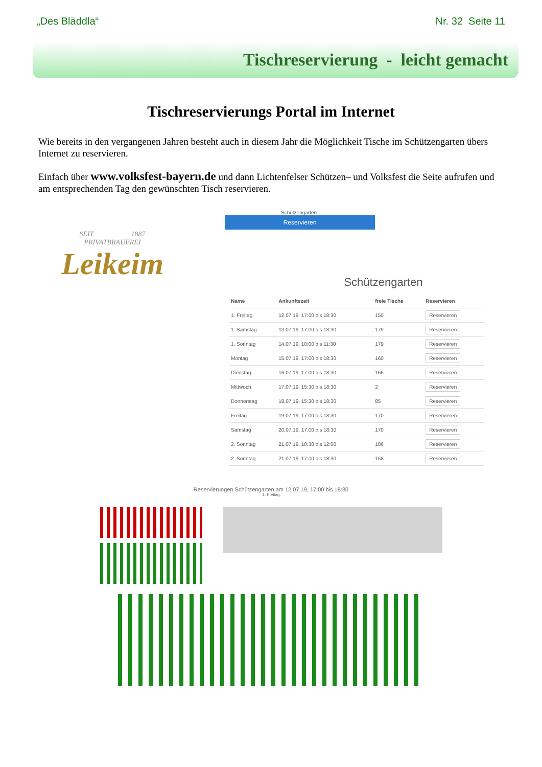„Des Bläddla“Nr. 32 Seite 11
Tischreservierung - leicht gemacht
Tischreservierungs Portal im Internet
Wie bereits in den vergangenen Jahren besteht auch in diesem Jahr die Möglichkeit Tische im Schützengarten übers Internet zu reservieren.
Einfach über www.volksfest-bayern.de und dann Lichtenfelser Schützen– und Volksfest die Seite aufrufen und am entsprechenden Tag den gewünschten Tisch reservieren.
SEIT 1887
PRIVATBRAUEREI
Leikeim
Schützengarten
Reservieren
Schützengarten
| Name | Ankunftszeit | freie Tische | Reservieren |
| --- | --- | --- | --- |
| 1. Freitag | 12.07.19, 17:00 bis 18:30 | 150 | Reservieren |
| 1. Samstag | 13.07.19, 17:00 bis 18:30 | 179 | Reservieren |
| 1. Sonntag | 14.07.19, 10:00 bis 11:30 | 179 | Reservieren |
| Montag | 15.07.19, 17:00 bis 18:30 | 160 | Reservieren |
| Dienstag | 16.07.19, 17:00 bis 18:30 | 166 | Reservieren |
| Mittwoch | 17.07.19, 15:30 bis 18:30 | 2 | Reservieren |
| Donnerstag | 18.07.19, 15:30 bis 18:30 | 85 | Reservieren |
| Freitag | 19.07.19, 17:00 bis 18:30 | 170 | Reservieren |
| Samstag | 20.07.19, 17:00 bis 18:30 | 170 | Reservieren |
| 2. Sonntag | 21.07.19, 10:30 bis 12:00 | 186 | Reservieren |
| 2. Sonntag | 21.07.19, 17:00 bis 18:30 | 158 | Reservieren |
Reservierungen Schützengarten am 12.07.19, 17:00 bis 18:30
1. Freitag